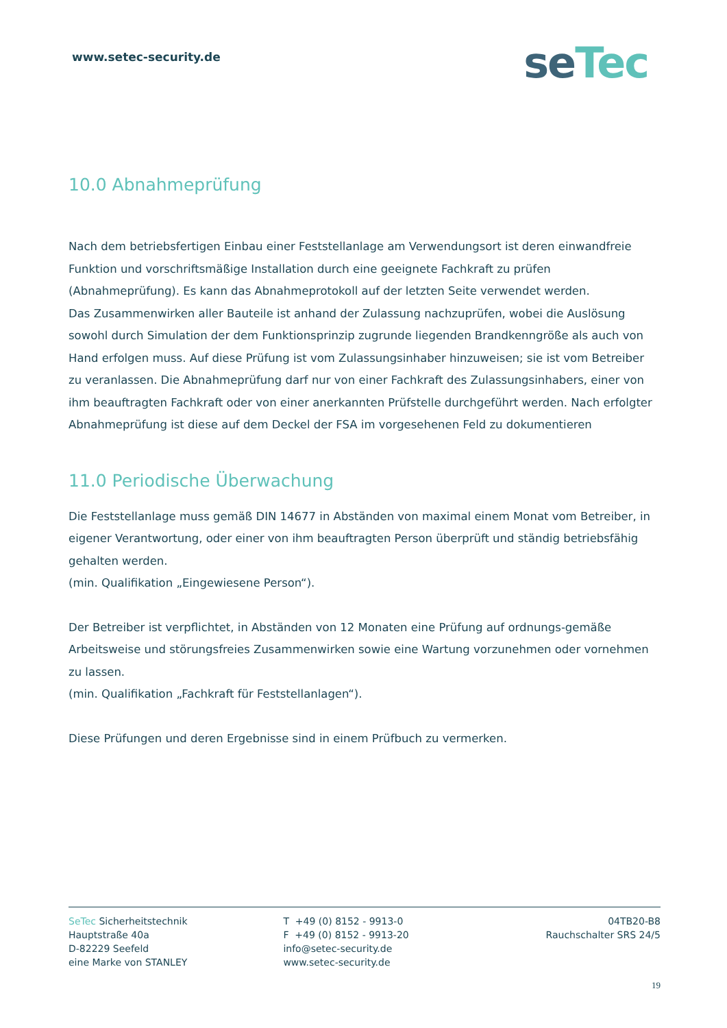www.setec-security.de
seTec
10.0 Abnahmeprüfung
Nach dem betriebsfertigen Einbau einer Feststellanlage am Verwendungsort ist deren einwandfreie Funktion und vorschriftsmäßige Installation durch eine geeignete Fachkraft zu prüfen (Abnahmeprüfung). Es kann das Abnahmeprotokoll auf der letzten Seite verwendet werden.
Das Zusammenwirken aller Bauteile ist anhand der Zulassung nachzuprüfen, wobei die Auslösung sowohl durch Simulation der dem Funktionsprinzip zugrunde liegenden Brandkenngröße als auch von Hand erfolgen muss. Auf diese Prüfung ist vom Zulassungsinhaber hinzuweisen; sie ist vom Betreiber zu veranlassen. Die Abnahmeprüfung darf nur von einer Fachkraft des Zulassungsinhabers, einer von ihm beauftragten Fachkraft oder von einer anerkannten Prüfstelle durchgeführt werden. Nach erfolgter Abnahmeprüfung ist diese auf dem Deckel der FSA im vorgesehenen Feld zu dokumentieren
11.0 Periodische Überwachung
Die Feststellanlage muss gemäß DIN 14677 in Abständen von maximal einem Monat vom Betreiber, in eigener Verantwortung, oder einer von ihm beauftragten Person überprüft und ständig betriebsfähig gehalten werden.
(min. Qualifikation „Eingewiesene Person“).
Der Betreiber ist verpflichtet, in Abständen von 12 Monaten eine Prüfung auf ordnungs-gemäße Arbeitsweise und störungsfreies Zusammenwirken sowie eine Wartung vorzunehmen oder vornehmen zu lassen.
(min. Qualifikation „Fachkraft für Feststellanlagen“).
Diese Prüfungen und deren Ergebnisse sind in einem Prüfbuch zu vermerken.
SeTec Sicherheitstechnik
Hauptstraße 40a
D-82229 Seefeld
eine Marke von STANLEY
T +49 (0) 8152 - 9913-0
F +49 (0) 8152 - 9913-20
info@setec-security.de
www.setec-security.de
04TB20-B8
Rauchschalter SRS 24/5
19